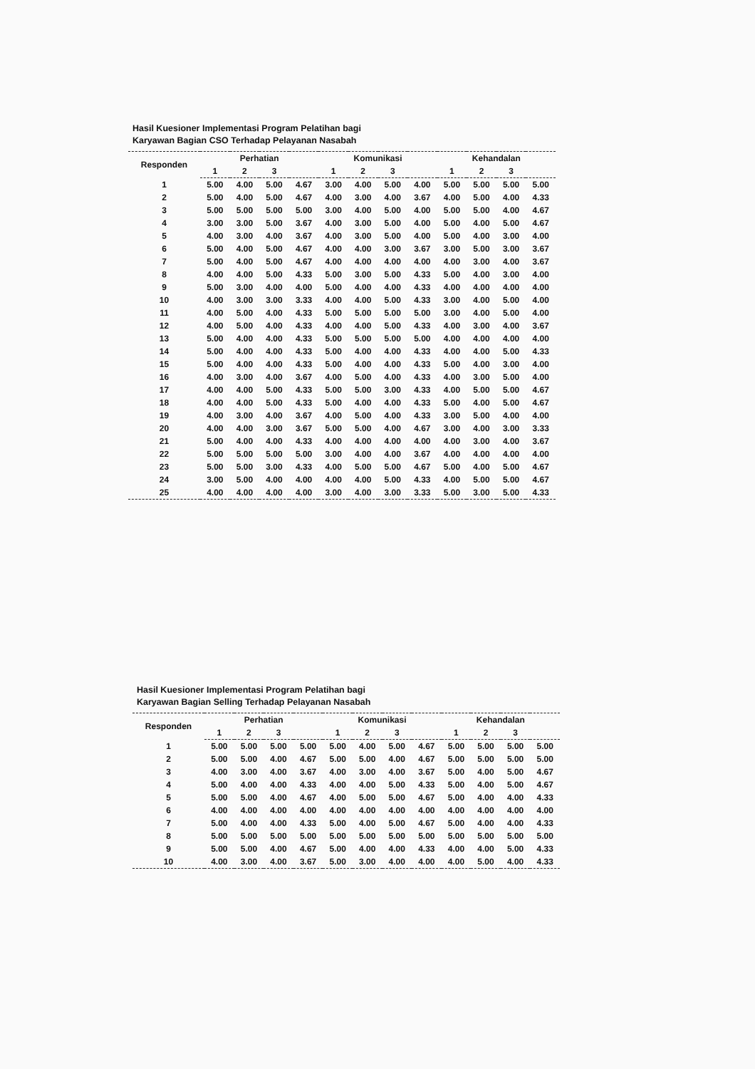Hasil Kuesioner Implementasi Program Pelatihan bagi
Karyawan Bagian CSO Terhadap Pelayanan Nasabah
| Responden | Perhatian | | | | Komunikasi | | | | Kehandalan | | | |
| --- | --- | --- | --- | --- | --- | --- | --- | --- | --- | --- | --- | --- |
| | 1 | 2 | 3 | | 1 | 2 | 3 | | 1 | 2 | 3 | |
| 1 | 5.00 | 4.00 | 5.00 | 4.67 | 3.00 | 4.00 | 5.00 | 4.00 | 5.00 | 5.00 | 5.00 | 5.00 |
| 2 | 5.00 | 4.00 | 5.00 | 4.67 | 4.00 | 3.00 | 4.00 | 3.67 | 4.00 | 5.00 | 4.00 | 4.33 |
| 3 | 5.00 | 5.00 | 5.00 | 5.00 | 3.00 | 4.00 | 5.00 | 4.00 | 5.00 | 5.00 | 4.00 | 4.67 |
| 4 | 3.00 | 3.00 | 5.00 | 3.67 | 4.00 | 3.00 | 5.00 | 4.00 | 5.00 | 4.00 | 5.00 | 4.67 |
| 5 | 4.00 | 3.00 | 4.00 | 3.67 | 4.00 | 3.00 | 5.00 | 4.00 | 5.00 | 4.00 | 3.00 | 4.00 |
| 6 | 5.00 | 4.00 | 5.00 | 4.67 | 4.00 | 4.00 | 3.00 | 3.67 | 3.00 | 5.00 | 3.00 | 3.67 |
| 7 | 5.00 | 4.00 | 5.00 | 4.67 | 4.00 | 4.00 | 4.00 | 4.00 | 4.00 | 3.00 | 4.00 | 3.67 |
| 8 | 4.00 | 4.00 | 5.00 | 4.33 | 5.00 | 3.00 | 5.00 | 4.33 | 5.00 | 4.00 | 3.00 | 4.00 |
| 9 | 5.00 | 3.00 | 4.00 | 4.00 | 5.00 | 4.00 | 4.00 | 4.33 | 4.00 | 4.00 | 4.00 | 4.00 |
| 10 | 4.00 | 3.00 | 3.00 | 3.33 | 4.00 | 4.00 | 5.00 | 4.33 | 3.00 | 4.00 | 5.00 | 4.00 |
| 11 | 4.00 | 5.00 | 4.00 | 4.33 | 5.00 | 5.00 | 5.00 | 5.00 | 3.00 | 4.00 | 5.00 | 4.00 |
| 12 | 4.00 | 5.00 | 4.00 | 4.33 | 4.00 | 4.00 | 5.00 | 4.33 | 4.00 | 3.00 | 4.00 | 3.67 |
| 13 | 5.00 | 4.00 | 4.00 | 4.33 | 5.00 | 5.00 | 5.00 | 5.00 | 4.00 | 4.00 | 4.00 | 4.00 |
| 14 | 5.00 | 4.00 | 4.00 | 4.33 | 5.00 | 4.00 | 4.00 | 4.33 | 4.00 | 4.00 | 5.00 | 4.33 |
| 15 | 5.00 | 4.00 | 4.00 | 4.33 | 5.00 | 4.00 | 4.00 | 4.33 | 5.00 | 4.00 | 3.00 | 4.00 |
| 16 | 4.00 | 3.00 | 4.00 | 3.67 | 4.00 | 5.00 | 4.00 | 4.33 | 4.00 | 3.00 | 5.00 | 4.00 |
| 17 | 4.00 | 4.00 | 5.00 | 4.33 | 5.00 | 5.00 | 3.00 | 4.33 | 4.00 | 5.00 | 5.00 | 4.67 |
| 18 | 4.00 | 4.00 | 5.00 | 4.33 | 5.00 | 4.00 | 4.00 | 4.33 | 5.00 | 4.00 | 5.00 | 4.67 |
| 19 | 4.00 | 3.00 | 4.00 | 3.67 | 4.00 | 5.00 | 4.00 | 4.33 | 3.00 | 5.00 | 4.00 | 4.00 |
| 20 | 4.00 | 4.00 | 3.00 | 3.67 | 5.00 | 5.00 | 4.00 | 4.67 | 3.00 | 4.00 | 3.00 | 3.33 |
| 21 | 5.00 | 4.00 | 4.00 | 4.33 | 4.00 | 4.00 | 4.00 | 4.00 | 4.00 | 3.00 | 4.00 | 3.67 |
| 22 | 5.00 | 5.00 | 5.00 | 5.00 | 3.00 | 4.00 | 4.00 | 3.67 | 4.00 | 4.00 | 4.00 | 4.00 |
| 23 | 5.00 | 5.00 | 3.00 | 4.33 | 4.00 | 5.00 | 5.00 | 4.67 | 5.00 | 4.00 | 5.00 | 4.67 |
| 24 | 3.00 | 5.00 | 4.00 | 4.00 | 4.00 | 4.00 | 5.00 | 4.33 | 4.00 | 5.00 | 5.00 | 4.67 |
| 25 | 4.00 | 4.00 | 4.00 | 4.00 | 3.00 | 4.00 | 3.00 | 3.33 | 5.00 | 3.00 | 5.00 | 4.33 |
Hasil Kuesioner Implementasi Program Pelatihan bagi
Karyawan Bagian Selling Terhadap Pelayanan Nasabah
| Responden | Perhatian | | | | Komunikasi | | | | Kehandalan | | | |
| --- | --- | --- | --- | --- | --- | --- | --- | --- | --- | --- | --- | --- |
| | 1 | 2 | 3 | | 1 | 2 | 3 | | 1 | 2 | 3 | |
| 1 | 5.00 | 5.00 | 5.00 | 5.00 | 5.00 | 4.00 | 5.00 | 4.67 | 5.00 | 5.00 | 5.00 | 5.00 |
| 2 | 5.00 | 5.00 | 4.00 | 4.67 | 5.00 | 5.00 | 4.00 | 4.67 | 5.00 | 5.00 | 5.00 | 5.00 |
| 3 | 4.00 | 3.00 | 4.00 | 3.67 | 4.00 | 3.00 | 4.00 | 3.67 | 5.00 | 4.00 | 5.00 | 4.67 |
| 4 | 5.00 | 4.00 | 4.00 | 4.33 | 4.00 | 4.00 | 5.00 | 4.33 | 5.00 | 4.00 | 5.00 | 4.67 |
| 5 | 5.00 | 5.00 | 4.00 | 4.67 | 4.00 | 5.00 | 5.00 | 4.67 | 5.00 | 4.00 | 4.00 | 4.33 |
| 6 | 4.00 | 4.00 | 4.00 | 4.00 | 4.00 | 4.00 | 4.00 | 4.00 | 4.00 | 4.00 | 4.00 | 4.00 |
| 7 | 5.00 | 4.00 | 4.00 | 4.33 | 5.00 | 4.00 | 5.00 | 4.67 | 5.00 | 4.00 | 4.00 | 4.33 |
| 8 | 5.00 | 5.00 | 5.00 | 5.00 | 5.00 | 5.00 | 5.00 | 5.00 | 5.00 | 5.00 | 5.00 | 5.00 |
| 9 | 5.00 | 5.00 | 4.00 | 4.67 | 5.00 | 4.00 | 4.00 | 4.33 | 4.00 | 4.00 | 5.00 | 4.33 |
| 10 | 4.00 | 3.00 | 4.00 | 3.67 | 5.00 | 3.00 | 4.00 | 4.00 | 4.00 | 5.00 | 4.00 | 4.33 |